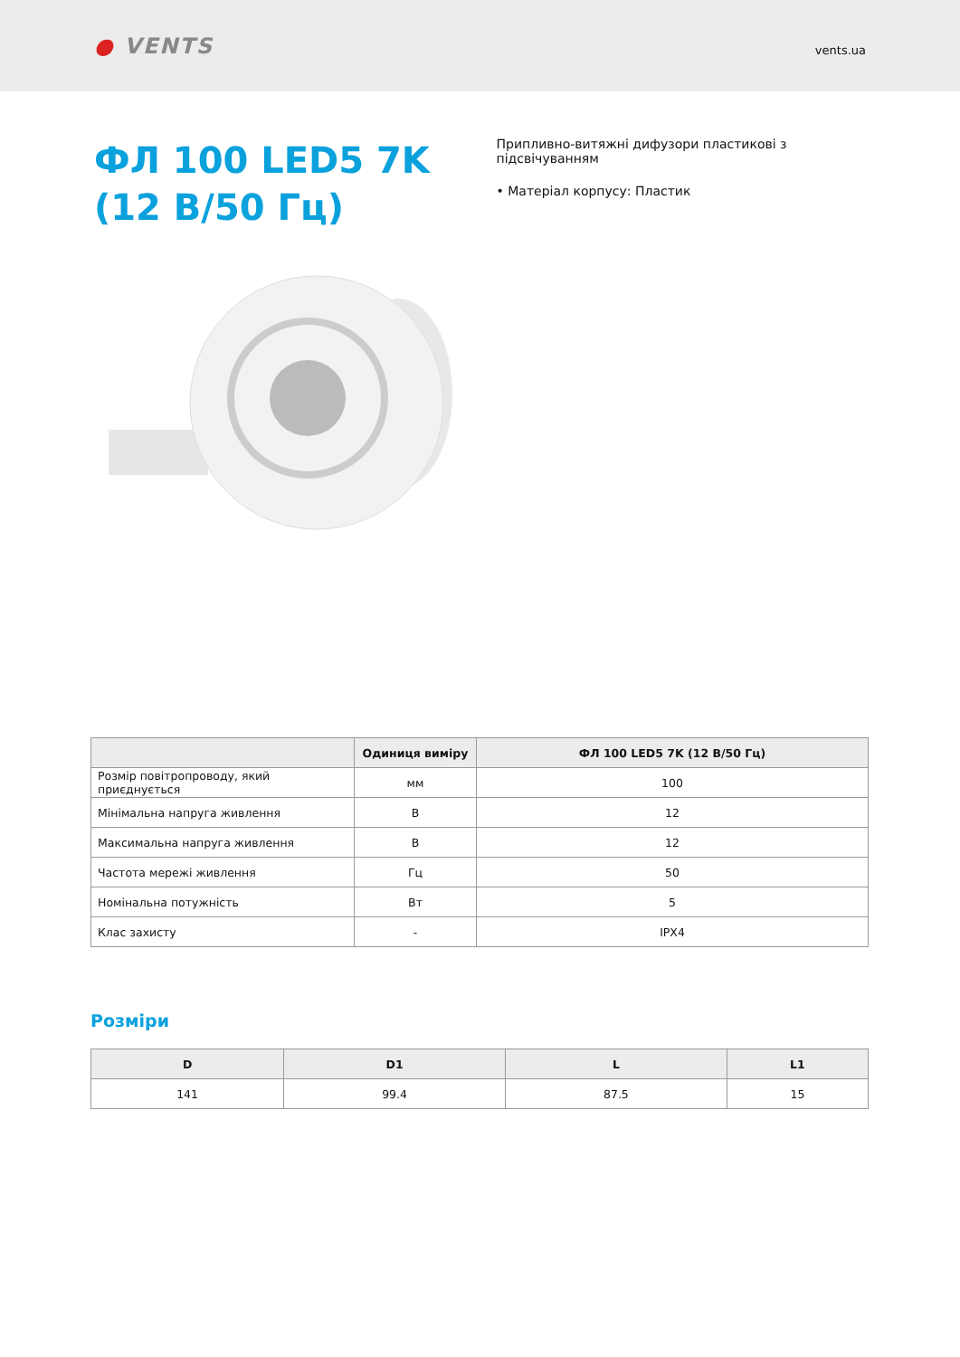● VENTS
vents.ua
ФЛ 100 LED5 7K (12 В/50 Гц)
Припливно-витяжні дифузори пластикові з підсвічуванням
• Матеріал корпусу: Пластик
| | Одиниця виміру | ФЛ 100 LED5 7K (12 В/50 Гц) |
| --- | --- | --- |
| Розмір повітропроводу, який приєднується | мм | 100 |
| Мінімальна напруга живлення | В | 12 |
| Максимальна напруга живлення | В | 12 |
| Частота мережі живлення | Гц | 50 |
| Номінальна потужність | Вт | 5 |
| Клас захисту | - | IPX4 |
Розміри
| D | D1 | L | L1 |
| --- | --- | --- | --- |
| 141 | 99.4 | 87.5 | 15 |